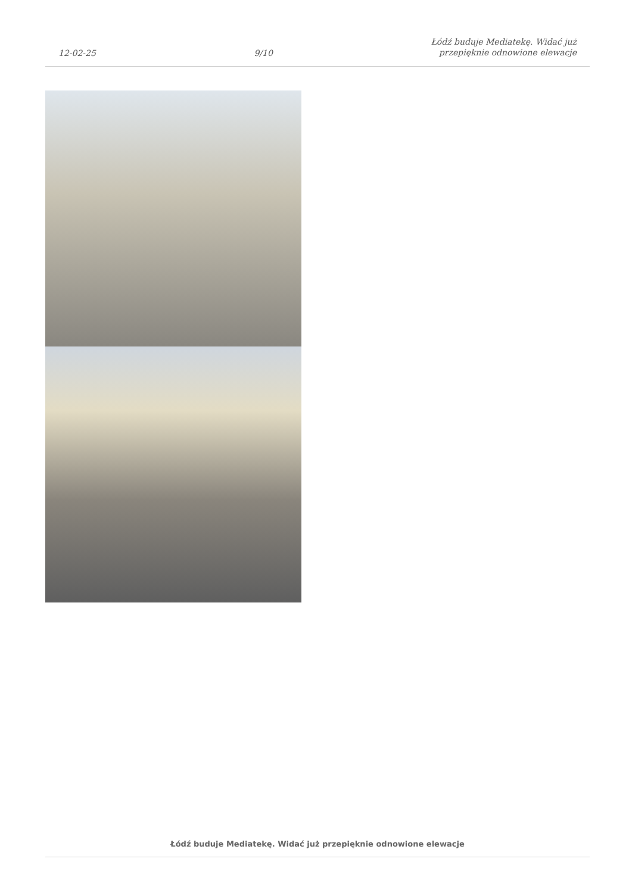12-02-25
9/10
Łódź buduje Mediatekę. Widać już
przepięknie odnowione elewacje
Łódź buduje Mediatekę. Widać już przepięknie odnowione elewacje